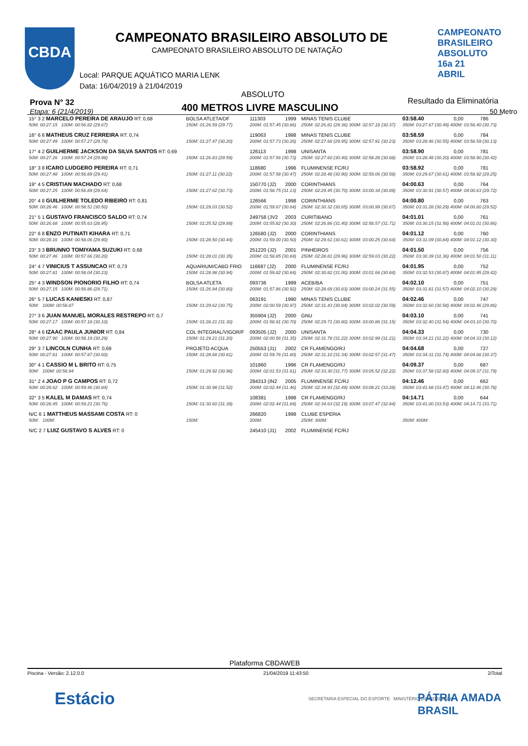CBDA
CAMPEONATO BRASILEIRO ABSOLUTO DE
CAMPEONATO BRASILEIRO ABSOLUTO DE NATAÇÃO
CAMPEONATO BRASILEIRO ABSOLUTO 16a 21 ABRIL
Local: PARQUE AQUÁTICO MARIA LENK
Data: 16/04/2019 à 21/04/2019
Prova N° 32
Etapa: 6 (21/4/2019)
ABSOLUTO
400 METROS LIVRE MASCULINO
Resultado da Eliminatória
50 Metro
| 15° 3 2 MARCELO PEREIRA DE ARAUJO RT: 0,68 | BOLSA ATLETA/DF | 111303 | 1999 | MINAS TENIS CLUBE | 03:58.40 | 0,00 | 786 |
| 50M: 00:27.15 100M: 00:56.82 (29.67) | 150M: 01:26.59 (29.77) | 200M: 01:57.45 (30.86) | | 250M: 02:26.81 (29.36) 300M: 02:57.18 (30.37) | 350M: 03:27.67 (30.49) 400M: 03:58.40 (30.73) | | |
| 16° 6 6 MATHEUS CRUZ FERREIRA RT: 0,74 | | 119063 | 1998 | MINAS TENIS CLUBE | 03:58.59 | 0,00 | 784 |
| 50M: 00:27.49 100M: 00:57.27 (29.78) | 150M: 01:27.47 (30.20) | 200M: 01:57.73 (30.26) | | 250M: 02:27.68 (29.95) 300M: 02:57.91 (30.23) | 350M: 03:28.46 (30.55) 400M: 03:58.59 (30.13) | | |
| 17° 4 2 GUILHERME JACKSON DA SILVA SANTOS RT: 0,69 | | 126113 | 1998 | UNISANTA | 03:58.90 | 0,00 | 781 |
| 50M: 00:27.26 100M: 00:57.24 (29.98) | 150M: 01:26.83 (29.59) | 200M: 01:57.56 (30.73) | | 250M: 02:27.60 (30.40) 300M: 02:58.28 (30.68) | 350M: 03:28.48 (30.20) 400M: 03:58.90 (30.42) | | |
| 18° 3 8 ICARO LUDGERO PEREIRA RT: 0,71 | | 118680 | 1996 | FLUMINENSE FC/RJ | 03:58.92 | 0,00 | 781 |
| 50M: 00:27.48 100M: 00:56.89 (29.41) | 150M: 01:27.11 (30.22) | 200M: 01:57.58 (30.47) | | 250M: 02:28.48 (30.90) 300M: 02:59.06 (30.58) | 350M: 03:29.67 (30.61) 400M: 03:58.92 (29.25) | | |
| 19° 4 5 CRISTIAN MACHADO RT: 0,68 | | 150770 (J2) | 2000 | CORINTHIANS | 04:00.63 | 0,00 | 764 |
| 50M: 00:27.25 100M: 00:56.89 (29.64) | 150M: 01:27.62 (30.73) | 200M: 01:58.75 (31.13) | | 250M: 02:29.45 (30.70) 300M: 03:00.34 (30.89) | 350M: 03:30.91 (30.57) 400M: 04:00.63 (29.72) | | |
| 20° 4 8 GUILHERME TOLEDO RIBEIRO RT: 0,81 | | 126566 | 1998 | CORINTHIANS | 04:00.80 | 0,00 | 763 |
| 50M: 00:28.46 100M: 00:58.51 (30.50) | 150M: 01:29.03 (30.52) | 200M: 01:59.67 (30.64) | | 250M: 02:30.32 (30.65) 300M: 03:00.99 (30.67) | 350M: 03:31.28 (30.29) 400M: 04:00.80 (29.52) | | |
| 21° 5 1 GUSTAVO FRANCISCO SALDO RT: 0,74 | | 249758 (JV2 | 2003 | CURITIBANO | 04:01.01 | 0,00 | 761 |
| 50M: 00:26.68 100M: 00:55.63 (28.95) | 150M: 01:25.52 (29.89) | 200M: 01:55.82 (30.30) | | 250M: 02:26.86 (31.40) 300M: 02:58.57 (31.71) | 350M: 03:30.15 (31.58) 400M: 04:01.01 (30.86) | | |
| 22° 6 8 ENZO PUTINATI KIHARA RT: 0,71 | | 126580 (J2) | 2000 | CORINTHIANS | 04:01.12 | 0,00 | 760 |
| 50M: 00:28.16 100M: 00:58.06 (29.90) | 150M: 01:28.50 (30.44) | 200M: 01:59.00 (30.50) | | 250M: 02:29.61 (30.61) 300M: 03:00.25 (30.64) | 350M: 03:31.09 (30.84) 400M: 04:01.12 (30.30) | | |
| 23° 3 3 BRUNNO TOMIYAMA SUZUKI RT: 0,68 | | 251220 (J2) | 2001 | PINHEIROS | 04:01.50 | 0,00 | 756 |
| 50M: 00:27.46 100M: 00:57.66 (30.20) | 150M: 01:28.01 (30.35) | 200M: 01:58.85 (30.84) | | 250M: 02:28.81 (29.96) 300M: 02:59.03 (30.22) | 350M: 03:30.39 (31.36) 400M: 04:01.50 (31.11) | | |
| 24° 4 7 VINICIUS T ASSUNCAO RT: 0,73 | AQUARIUM/CABO FRIO | 116687 (J2) | 2000 | FLUMINENSE FC/RJ | 04:01.95 | 0,00 | 752 |
| 50M: 00:27.81 100M: 00:58.04 (30.23) | 150M: 01:28.98 (30.94) | 200M: 01:59.82 (30.84) | | 250M: 02:30.82 (31.00) 300M: 03:01.66 (30.84) | 350M: 03:32.53 (30.87) 400M: 04:01.95 (29.42) | | |
| 25° 4 3 WINDSON PIONORIO FILHO RT: 0,74 | BOLSA ATLETA | 093736 | 1999 | ACEB/BA | 04:02.10 | 0,00 | 751 |
| 50M: 00:27.15 100M: 00:56.86 (29.71) | 150M: 01:26.94 (30.80) | 200M: 01:57.86 (30.92) | | 250M: 02:28.69 (30.83) 300M: 03:00.24 (31.55) | 350M: 03:31.81 (31.57) 400M: 04:02.10 (30.29) | | |
| 26° 5 7 LUCAS KANIESKI RT: 0,87 | | 063191 | 1990 | MINAS TENIS CLUBE | 04:02.46 | 0,00 | 747 |
| 50M: 100M: 00:58.87 | 150M: 01:29.62 (30.75) | 200M: 02:00.59 (30.97) | | 250M: 02:31.43 (30.84) 300M: 03:02.02 (30.59) | 350M: 03:32.60 (30.58) 400M: 04:02.46 (29.86) | | |
| 27° 3 6 JUAN MANUEL MORALES RESTREPO RT: 0,7 | | 355904 (J2) | 2000 | GNU | 04:03.10 | 0,00 | 741 |
| 50M: 00:27.17 100M: 00:57.18 (30.10) | 150M: 01:28.21 (31.30) | 200M: 01:58.91 (30.70) | | 250M: 02:29.71 (30.80) 300M: 03:00.86 (31.15) | 350M: 03:32.40 (31.54) 400M: 04:03.10 (30.70) | | |
| 28° 4 6 IZAAC PAULA JUNIOR RT: 0,84 | COL INTEGRAL/VIGOR/F | 093505 (J2) | 2000 | UNISANTA | 04:04.33 | 0,00 | 730 |
| 50M: 00:27.90 100M: 00:58.19 (30.29) | 150M: 01:29.21 (31.20) | 200M: 02:00.56 (31.35) | | 250M: 02:31.78 (31.22) 300M: 03:02.99 (31.21) | 350M: 03:34.21 (31.22) 400M: 04:04.33 (30.12) | | |
| 29° 3 7 LINCOLN CUNHA RT: 0,69 | PROJETO ACQUA | 250553 (J1) | 2002 | CR FLAMENGO/RJ | 04:04.68 | 0,00 | 727 |
| 50M: 00:27.81 100M: 00:57.87 (30.60) | 150M: 01:28.68 (30.81) | 200M: 01:59.76 (31.80) | | 250M: 02:31.10 (31.34) 300M: 03:02.57 (31.47) | 350M: 03:34.31 (31.74) 400M: 04:04.68 (30.37) | | |
| 30° 4 1 CASSIO M L BRITO RT: 0,75 | | 101860 | 1996 | CR FLAMENGO/RJ | 04:09.37 | 0,00 | 687 |
| 50M: 100M: 00:58.94 | 150M: 01:29.92 (30.98) | 200M: 02:01.53 (31.61) | | 250M: 02:33.30 (31.77) 300M: 03:05.52 (32.22) | 350M: 03:37.58 (32.60) 400M: 04:09.37 (31.79) | | |
| 31° 2 4 JOAO P G CAMPOS RT: 0,72 | | 284313 (IN2 | 2005 | FLUMINENSE FC/RJ | 04:12.46 | 0,00 | 662 |
| 50M: 00:28.62 100M: 00:59.46 (30.84) | 150M: 01:30.98 (31.52) | 200M: 02:02.44 (31.46) | | 250M: 02:34.93 (32.49) 300M: 03:08.21 (33.28) | 350M: 03:41.68 (33.47) 400M: 04:12.46 (30.78) | | |
| 32° 3 5 KALEL M DAMAS RT: 0,74 | | 108381 | 1998 | CR FLAMENGO/RJ | 04:14.71 | 0,00 | 644 |
| 50M: 00:28.45 100M: 00:59.21 (30.76) | 150M: 01:30.60 (31.39) | 200M: 02:02.44 (31.84) | | 250M: 02:34.63 (32.19) 300M: 03:07.47 (32.84) | 350M: 03:41.00 (33.53) 400M: 04:14.71 (33.71) | | |
| N/C 6 1 MATTHEUS MASSAMI COSTA RT: 0 | | 266820 | 1998 | CLUBE ESPERIA | | | |
| 50M: 100M: | 150M: | 200M: | | 250M: 300M: | 350M: 400M: | | |
| N/C 2 7 LUIZ GUSTAVO S ALVES RT: 0 | | 245410 (J1) | 2002 | FLUMINENSE FC/RJ | | | |
Plataforma CBDAWEB
Piscina - Versão: 2.12.0.0 21/04/2019 11:43:50 2iTotal
Estácio
SECRETARIA ESPECIAL DO ESPORTE MINISTÉRIO DA CIDADANIA
PÁTRIA AMADA BRASIL